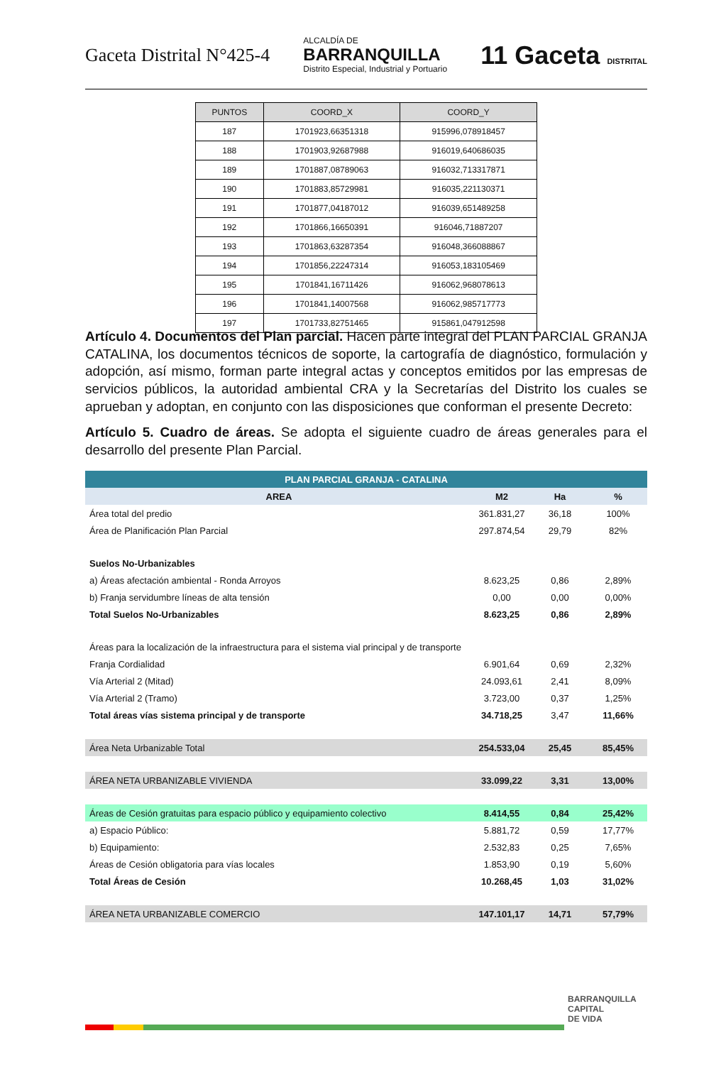Gaceta Distrital N°425-4
ALCALDÍA DE
BARRANQUILLA
Distrito Especial, Industrial y Portuario
11 Gaceta DISTRITAL
| PUNTOS | COORD_X | COORD_Y |
| --- | --- | --- |
| 187 | 1701923,66351318 | 915996,078918457 |
| 188 | 1701903,92687988 | 916019,640686035 |
| 189 | 1701887,08789063 | 916032,713317871 |
| 190 | 1701883,85729981 | 916035,221130371 |
| 191 | 1701877,04187012 | 916039,651489258 |
| 192 | 1701866,16650391 | 916046,71887207 |
| 193 | 1701863,63287354 | 916048,366088867 |
| 194 | 1701856,22247314 | 916053,183105469 |
| 195 | 1701841,16711426 | 916062,968078613 |
| 196 | 1701841,14007568 | 916062,985717773 |
| 197 | 1701733,82751465 | 915861,047912598 |
Artículo 4. Documentos del Plan parcial. Hacen parte integral del PLAN PARCIAL GRANJA CATALINA, los documentos técnicos de soporte, la cartografía de diagnóstico, formulación y adopción, así mismo, forman parte integral actas y conceptos emitidos por las empresas de servicios públicos, la autoridad ambiental CRA y la Secretarías del Distrito los cuales se aprueban y adoptan, en conjunto con las disposiciones que conforman el presente Decreto:
Artículo 5. Cuadro de áreas. Se adopta el siguiente cuadro de áreas generales para el desarrollo del presente Plan Parcial.
| PLAN PARCIAL GRANJA - CATALINA | | | |
| AREA | M2 | Ha | % |
| Área total del predio | 361.831,27 | 36,18 | 100% |
| Área de Planificación Plan Parcial | 297.874,54 | 29,79 | 82% |
| Suelos No-Urbanizables | | | |
| a) Áreas afectación ambiental - Ronda Arroyos | 8.623,25 | 0,86 | 2,89% |
| b) Franja servidumbre líneas de alta tensión | 0,00 | 0,00 | 0,00% |
| Total Suelos No-Urbanizables | 8.623,25 | 0,86 | 2,89% |
| Áreas para la localización de la infraestructura para el sistema vial principal y de transporte | | | |
| Franja Cordialidad | 6.901,64 | 0,69 | 2,32% |
| Vía Arterial 2 (Mitad) | 24.093,61 | 2,41 | 8,09% |
| Vía Arterial 2 (Tramo) | 3.723,00 | 0,37 | 1,25% |
| Total áreas vías sistema principal y de transporte | 34.718,25 | 3,47 | 11,66% |
| Área Neta Urbanizable Total | 254.533,04 | 25,45 | 85,45% |
| ÁREA NETA URBANIZABLE VIVIENDA | 33.099,22 | 3,31 | 13,00% |
| Áreas de Cesión gratuitas para espacio público y equipamiento colectivo | 8.414,55 | 0,84 | 25,42% |
| a) Espacio Público: | 5.881,72 | 0,59 | 17,77% |
| b) Equipamiento: | 2.532,83 | 0,25 | 7,65% |
| Áreas de Cesión obligatoria para vías locales | 1.853,90 | 0,19 | 5,60% |
| Total Áreas de Cesión | 10.268,45 | 1,03 | 31,02% |
| ÁREA NETA URBANIZABLE COMERCIO | 147.101,17 | 14,71 | 57,79% |
BARRANQUILLA
CAPITAL
DE VIDA